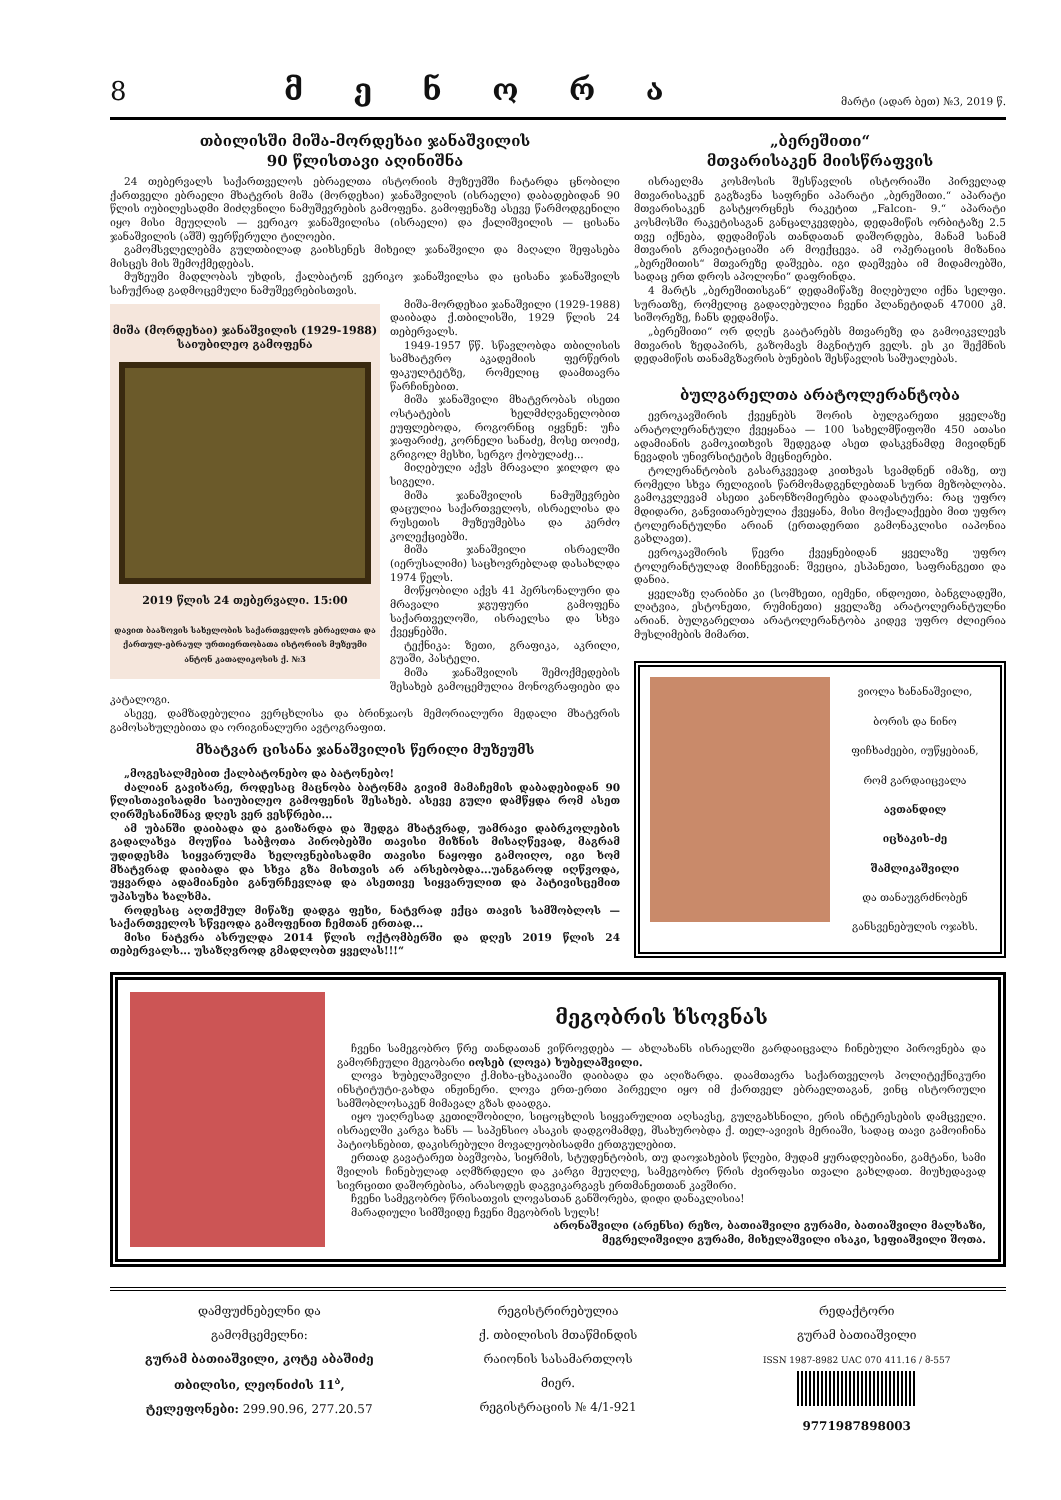8 მ ე ნ ო რ ა მარტი (ადარ ბეთ) №3, 2019 წ.
თბილისში მიშა-მორდეხაი ჯანაშვილის
90 წლისთავი აღინიშნა
24 თებერვალს საქართველოს ებრაელთა ისტორიის მუზეუმში ჩატარდა ცნობილი ქართველი ებრაელი მხატვრის მიშა (მორდეხაი) ჯანაშვილის (ისრაელი) დაბადებიდან 90 წლის იუბილესადმი მიძღვნილი ნამუშევრების გამოფენა. გამოფენაზე ასევე წარმოდგენილი იყო მისი მეუღლის — ვერიკო ჯანაშვილისა (ისრაელი) და ქალიშვილის — ცისანა ჯანაშვილის (აშშ) ფერწერული ტილოები.
გამომსვლელებმა გულთბილად გაიხსენეს მიხეილ ჯანაშვილი და მაღალი შეფასება მისცეს მის შემოქმედებას.
მუზეუმი მადლობას უხდის, ქალბატონ ვერიკო ჯანაშვილსა და ცისანა ჯანაშვილს საჩუქრად გადმოცემული ნამუშევრებისთვის.
მიშა (მორდეხაი) ჯანაშვილის (1929-1988)
საიუბილეო გამოფენა
2019 წლის 24 თებერვალი. 15:00
დავით ბააზოვის სახელობის საქართველოს ებრაელთა და ქართულ-ებრაულ ურთიერთობათა ისტორიის მუზეუმი
ანტონ კათალიკოსის ქ. №3
მიშა-მორდეხაი ჯანაშვილი (1929-1988) დაიბადა ქ.თბილისში, 1929 წლის 24 თებერვალს.
1949-1957 წწ. სწავლობდა თბილისის სამხატვრო აკადემიის ფერწერის ფაკულტეტზე, რომელიც დაამთავრა წარჩინებით.
მიშა ჯანაშვილი მხატვრობას ისეთი ოსტატების ხელმძღვანელობით ეუფლებოდა, როგორნიც იყვნენ: უჩა ჯაფარიძე, კორნელი სანაძე, მოსე თოიძე, გრიგოლ მესხი, სერგო ქობულაძე...
მიღებული აქვს მრავალი ჯილდო და სიგელი.
მიშა ჯანაშვილის ნამუშევრები დაცულია საქართველოს, ისრაელისა და რუსეთის მუზეუმებსა და კერძო კოლექციებში.
მიშა ჯანაშვილი ისრაელში (იერუსალიმი) საცხოვრებლად დასახლდა 1974 წელს.
მოწყობილი აქვს 41 პერსონალური და მრავალი ჯგუფური გამოფენა საქართველოში, ისრაელსა და სხვა ქვეყნებში.
ტექნიკა: ზეთი, გრაფიკა, აკრილი, გუაში, პასტელი.
მიშა ჯანაშვილის შემოქმედების შესახებ გამოცემულია მონოგრაფიები და კატალოგი.
ასევე, დამზადებულია ვერცხლისა და ბრინჯაოს მემორიალური მედალი მხატვრის გამოსახულებითა და ორიგინალური ავტოგრაფით.
მხატვარ ცისანა ჯანაშვილის წერილი მუზეუმს
„მოგესალმებით ქალბატონებო და ბატონებო!
ძალიან გავიხარე, როდესაც მაცნობა ბატონმა გივიმ მამაჩემის დაბადებიდან 90 წლისთავისადმი საიუბილეო გამოფენის შესახებ. ასევე გული დამწყდა რომ ასეთ ღირშესანიშნავ დღეს ვერ ვესწრები...
ამ უბანში დაიბადა და გაიზარდა და შედგა მხატვრად, უამრავი დაბრკოლების გადალახვა მოუწია საბჭოთა პირობებში თავისი მიზნის მისაღწევად, მაგრამ უდიდესმა სიყვარულმა ხელოვნებისადმი თავისი ნაყოფი გამოიღო, იგი ხომ მხატვრად დაიბადა და სხვა გზა მისთვის არ არსებობდა...უანგაროდ იღწვოდა, უყვარდა ადამიანები განურჩევლად და ასეთივე სიყვარულით და პატივისცემით უპასუხა ხალხმა.
როდესაც აღთქმულ მიწაზე დადგა ფეხი, ნატვრად ექცა თავის სამშობლოს — საქართველოს სწვეოდა გამოფენით ჩემთან ერთად...
მისი ნატვრა ასრულდა 2014 წლის ოქტომბერში და დღეს 2019 წლის 24 თებერვალს... უსაზღვროდ გმადლობთ ყველას!!!“
„ბერეშითი“
მთვარისაკენ მიისწრაფვის
ისრაელმა კოსმოსის შესწავლის ისტორიაში პირველად მთვარისაკენ გაგზავნა საფრენი აპარატი „ბერეშითი.“ აპარატი მთვარისაკენ გასტყორცნეს რაკეტით „Falcon- 9.“ აპარატი კოსმოსში რაკეტისაგან განცალკევდება, დედამიწის ორბიტაზე 2.5 თვე იქნება, დედამიწას თანდათან დაშორდება, მანამ სანამ მთვარის გრავიტაციაში არ მოექცევა. ამ ოპერაციის მიზანია „ბერეშითის“ მთვარეზე დაშვება. იგი დაეშვება იმ მიდამოებში, სადაც ერთ დროს აპოლონი“ დაფრინდა.
4 მარტს „ბერეშითისგან“ დედამიწაზე მიღებული იქნა სელფი. სურათზე, რომელიც გადაღებულია ჩვენი პლანეტიდან 47000 კმ. სიშორეზე, ჩანს დედამიწა.
„ბერეშითი“ ორ დღეს გაატარებს მთვარეზე და გამოიკვლევს მთვარის ზედაპირს, გაზომავს მაგნიტურ ველს. ეს კი შექმნის დედამიწის თანამგზავრის ბუნების შესწავლის საშუალებას.
ბულგარელთა არატოლერანტობა
ევროკავშირის ქვეყნებს შორის ბულგარეთი ყველაზე არატოლერანტული ქვეყანაა — 100 სახელმწიფოში 450 ათასი ადამიანის გამოკითხვის შედეგად ასეთ დასკვნამდე მივიდნენ ნევადის უნივრსიტეტის მეცნიერები.
ტოლერანტობის გასარკვევად კითხვას სვამდნენ იმაზე, თუ რომელი სხვა რელიგიის წარმომადგენლებთან სურთ მეზობლობა. გამოკვლევამ ასეთი კანონზომიერება დაადასტურა: რაც უფრო მდიდარი, განვითარებულია ქვეყანა, მისი მოქალაქეები მით უფრო ტოლერანტულნი არიან (ერთადერთი გამონაკლისი იაპონია გახლავთ).
ევროკავშირის წევრი ქვეყნებიდან ყველაზე უფრო ტოლერანტულად მიიჩნევიან: შვეცია, ესპანეთი, საფრანგეთი და დანია.
ყველაზე ღარიბნი კი (სომხეთი, იემენი, ინდოეთი, ბანგლადეში, ლატვია, ესტონეთი, რუმინეთი) ყველაზე არატოლერანტულნი არიან. ბულგარელთა არატოლერანტობა კიდევ უფრო ძლიერია მუსლიმების მიმართ.
ვიოლა ხანანაშვილი,
ბორის და ნინო
ფიჩხაძეები, იუწყებიან,
რომ გარდაიცვალა
ავთანდილ
იცხაკის-ძე
შამლიკაშვილი
და თანაუგრძნობენ
განსვენებულის ოჯახს.
მეგობრის ხსოვნას
ჩვენი სამეგობრო წრე თანდათან ვიწროვდება — ახლახანს ისრაელში გარდაიცვალა ჩინებული პიროვნება და გამორჩეული მეგობარი იოსებ (ლოვა) ხუბელაშვილი.
ლოვა ხუბელაშვილი ქ.მიხა-ცხაკაიაში დაიბადა და აღიზარდა. დაამთავრა საქართველოს პოლიტექნიკური ინსტიტუტი-გახდა ინჟინერი. ლოვა ერთ-ერთი პირველი იყო იმ ქართველ ებრაელთაგან, ვინც ისტორიული სამშობლოსაკენ მიმავალ გზას დაადგა.
იყო უაღრესად კეთილშობილი, სიცოცხლის სიყვარულით აღსავსე, გულგახსნილი, ერის ინტერესების დამცველი. ისრაელში კარგა ხანს — საპენსიო ასაკის დადგომამდე, მსახურობდა ქ. თელ-ავივის მერიაში, სადაც თავი გამოიჩინა პატიოსნებით, დაკისრებული მოვალეობისადმი ერთგულებით.
ერთად გავატარეთ ბავშვობა, სიყრმის, სტუდენტობის, თუ დაოჯახების წლები, მუდამ ყურადღებიანი, გამტანი, სამი შვილის ჩინებულად აღმზრდელი და კარგი მეუღლე, სამეგობრო წრის ძვირფასი თვალი გახლდათ. მიუხედავად სივრცითი დაშორებისა, არასოდეს დაგვიკარგავს ერთმანეთთან კავშირი.
ჩვენი სამეგობრო წრისათვის ლოვასთან განშორება, დიდი დანაკლისია!
მარადიული სიმშვიდე ჩვენი მეგობრის სულს!
არონაშვილი (არენსი) რეზო, ბათიაშვილი გურამი, ბათიაშვილი მალხაზი,
მეგრელიშვილი გურამი, მიხელაშვილი ისაკი, სეფიაშვილი შოთა.
დამფუძნებელნი და
გამომცემელნი:
გურამ ბათიაშვილი, კოტე აბაშიძე
თბილისი, ლეონიძის 11<sup>ა</sup>,
ტელეფონები: 299.90.96, 277.20.57
რეგისტრირებულია
ქ. თბილისის მთაწმინდის
რაიონის სასამართლოს
მიერ.
რეგისტრაციის № 4/1-921
რედაქტორი
გურამ ბათიაშვილი
ISSN 1987-8982 UAC 070 411.16 / მ-557
9771987898003